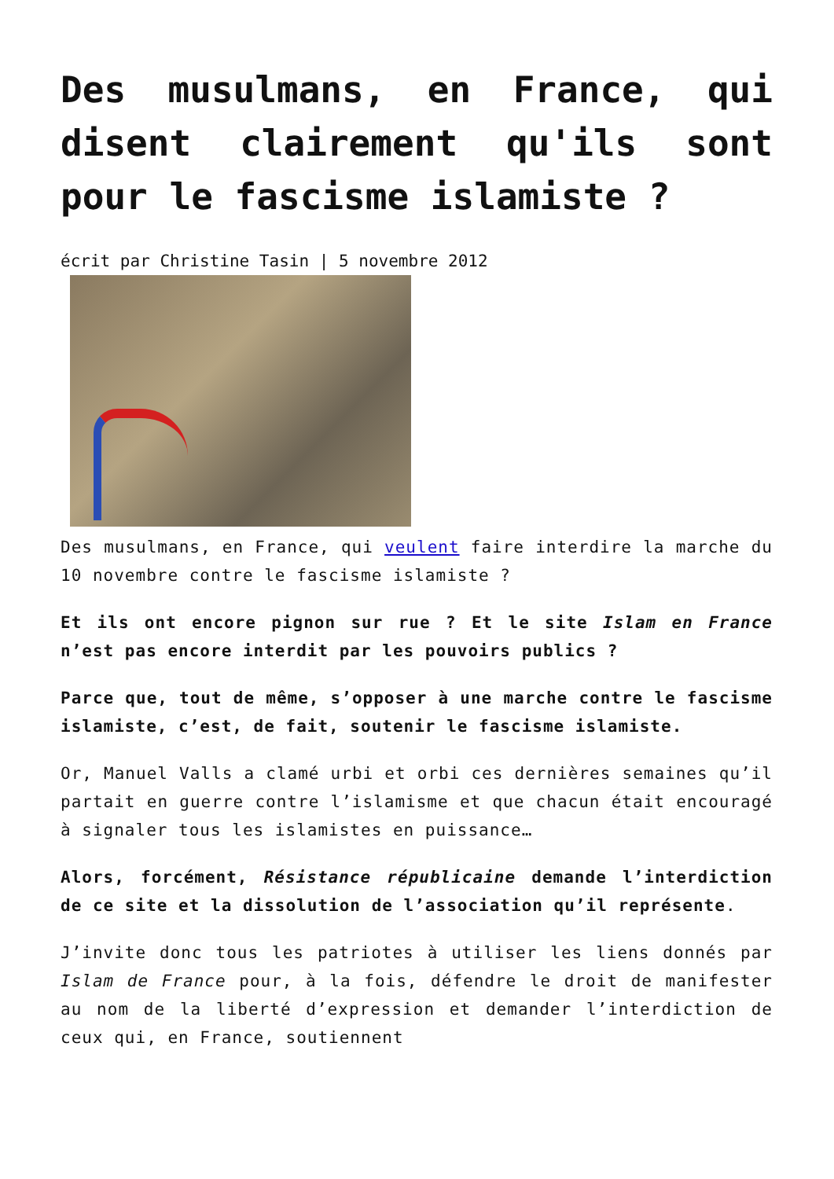Des musulmans, en France, qui disent clairement qu'ils sont pour le fascisme islamiste ?
écrit par Christine Tasin | 5 novembre 2012
Des musulmans, en France, qui veulent faire interdire la marche du 10 novembre contre le fascisme islamiste ?
Et ils ont encore pignon sur rue ? Et le site Islam en France n’est pas encore interdit par les pouvoirs publics ?
Parce que, tout de même, s’opposer à une marche contre le fascisme islamiste, c’est, de fait, soutenir le fascisme islamiste.
Or, Manuel Valls a clamé urbi et orbi ces dernières semaines qu’il partait en guerre contre l’islamisme et que chacun était encouragé à signaler tous les islamistes en puissance…
Alors, forcément, Résistance républicaine demande l’interdiction de ce site et la dissolution de l’association qu’il représente.
J’invite donc tous les patriotes à utiliser les liens donnés par Islam de France pour, à la fois, défendre le droit de manifester au nom de la liberté d’expression et demander l’interdiction de ceux qui, en France, soutiennent